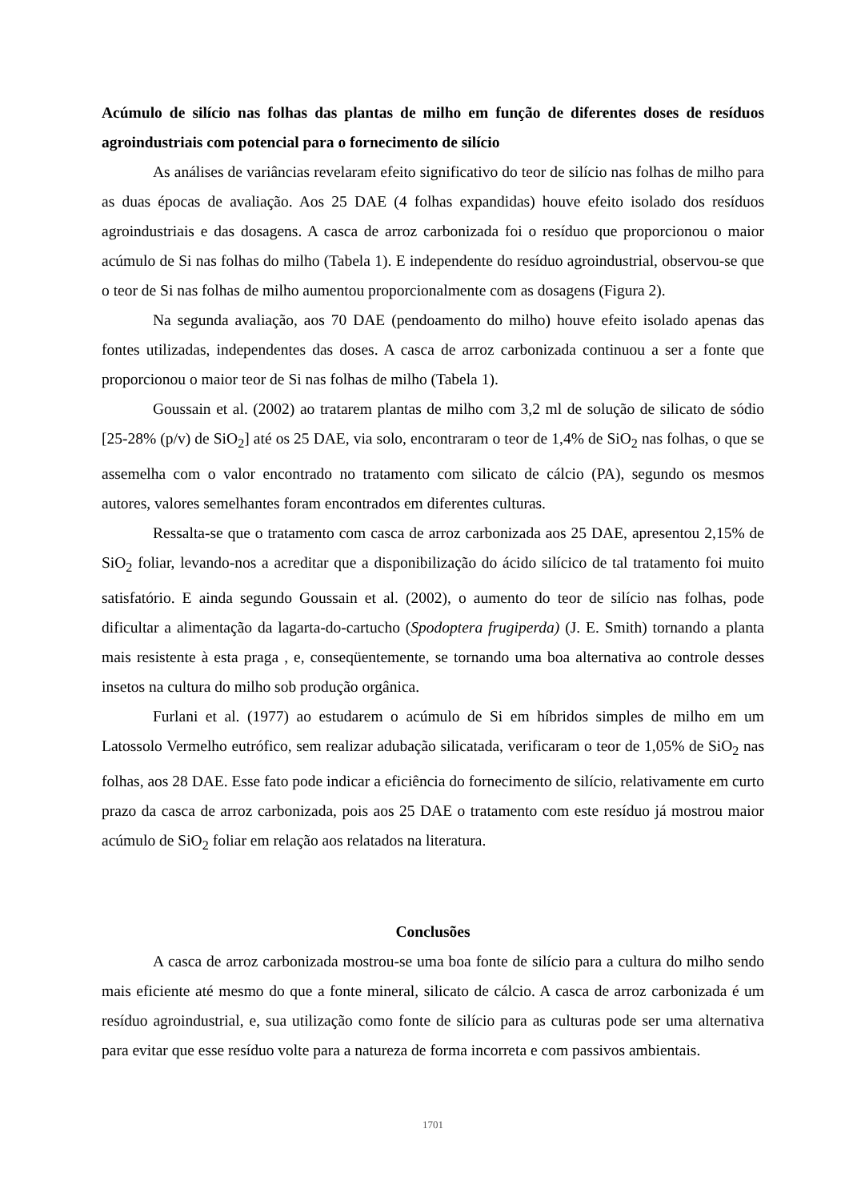Acúmulo de silício nas folhas das plantas de milho em função de diferentes doses de resíduos agroindustriais com potencial para o fornecimento de silício
As análises de variâncias revelaram efeito significativo do teor de silício nas folhas de milho para as duas épocas de avaliação. Aos 25 DAE (4 folhas expandidas) houve efeito isolado dos resíduos agroindustriais e das dosagens. A casca de arroz carbonizada foi o resíduo que proporcionou o maior acúmulo de Si nas folhas do milho (Tabela 1). E independente do resíduo agroindustrial, observou-se que o teor de Si nas folhas de milho aumentou proporcionalmente com as dosagens (Figura 2).
Na segunda avaliação, aos 70 DAE (pendoamento do milho) houve efeito isolado apenas das fontes utilizadas, independentes das doses. A casca de arroz carbonizada continuou a ser a fonte que proporcionou o maior teor de Si nas folhas de milho (Tabela 1).
Goussain et al. (2002) ao tratarem plantas de milho com 3,2 ml de solução de silicato de sódio [25-28% (p/v) de SiO<sub>2</sub>] até os 25 DAE, via solo, encontraram o teor de 1,4% de SiO<sub>2</sub> nas folhas, o que se assemelha com o valor encontrado no tratamento com silicato de cálcio (PA), segundo os mesmos autores, valores semelhantes foram encontrados em diferentes culturas.
Ressalta-se que o tratamento com casca de arroz carbonizada aos 25 DAE, apresentou 2,15% de SiO<sub>2</sub> foliar, levando-nos a acreditar que a disponibilização do ácido silícico de tal tratamento foi muito satisfatório. E ainda segundo Goussain et al. (2002), o aumento do teor de silício nas folhas, pode dificultar a alimentação da lagarta-do-cartucho (Spodoptera frugiperda) (J. E. Smith) tornando a planta mais resistente à esta praga , e, conseqüentemente, se tornando uma boa alternativa ao controle desses insetos na cultura do milho sob produção orgânica.
Furlani et al. (1977) ao estudarem o acúmulo de Si em híbridos simples de milho em um Latossolo Vermelho eutrófico, sem realizar adubação silicatada, verificaram o teor de 1,05% de SiO<sub>2</sub> nas folhas, aos 28 DAE. Esse fato pode indicar a eficiência do fornecimento de silício, relativamente em curto prazo da casca de arroz carbonizada, pois aos 25 DAE o tratamento com este resíduo já mostrou maior acúmulo de SiO<sub>2</sub> foliar em relação aos relatados na literatura.
Conclusões
A casca de arroz carbonizada mostrou-se uma boa fonte de silício para a cultura do milho sendo mais eficiente até mesmo do que a fonte mineral, silicato de cálcio. A casca de arroz carbonizada é um resíduo agroindustrial, e, sua utilização como fonte de silício para as culturas pode ser uma alternativa para evitar que esse resíduo volte para a natureza de forma incorreta e com passivos ambientais.
1701